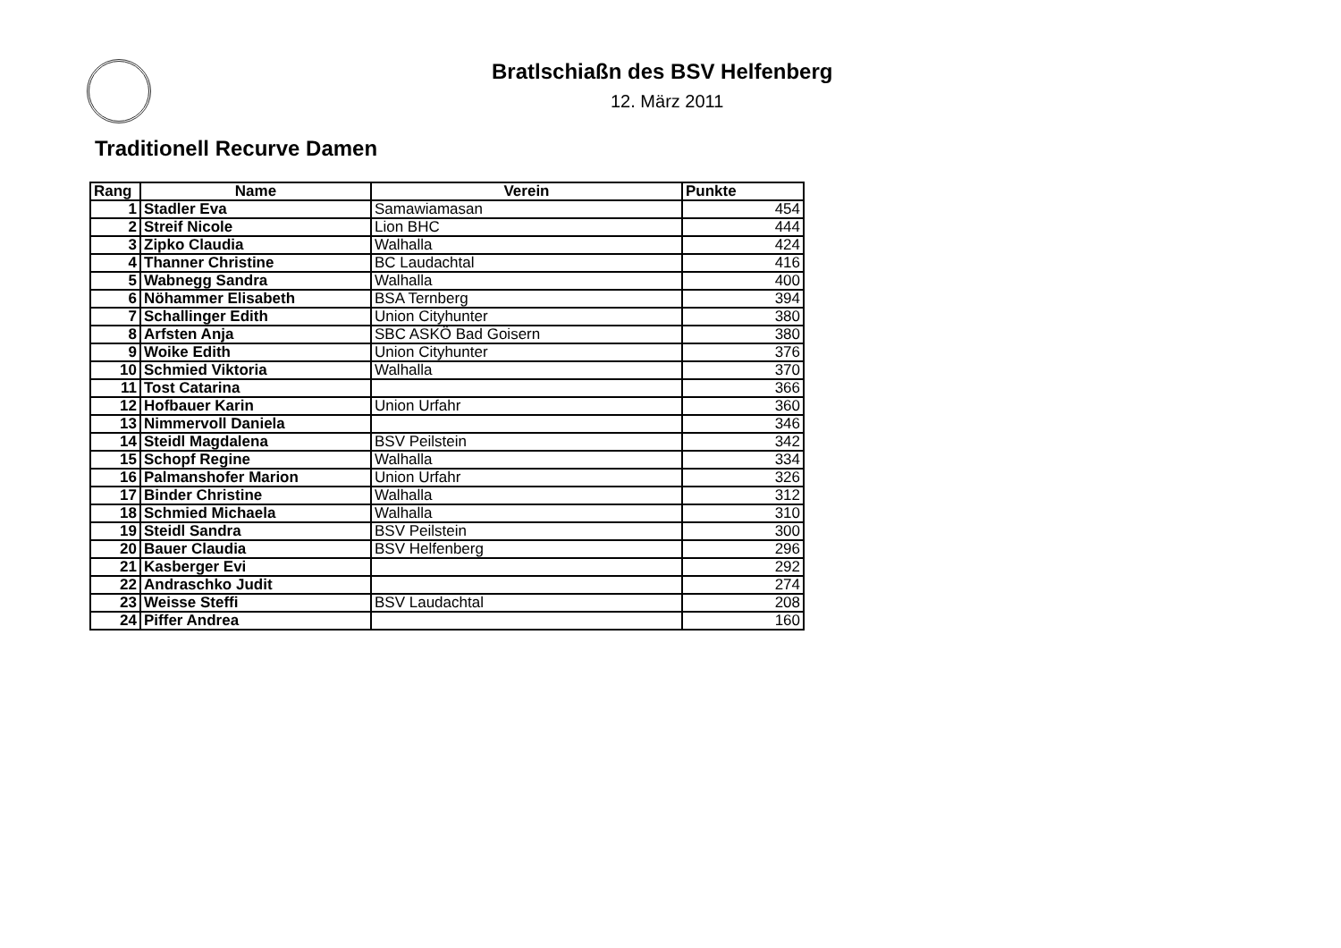Bratlschiaßn des BSV Helfenberg
12. März 2011
Traditionell Recurve Damen
| Rang | Name | Verein | Punkte |
| --- | --- | --- | --- |
| 1 | Stadler Eva | Samawiamasan | 454 |
| 2 | Streif Nicole | Lion BHC | 444 |
| 3 | Zipko Claudia | Walhalla | 424 |
| 4 | Thanner Christine | BC Laudachtal | 416 |
| 5 | Wabnegg Sandra | Walhalla | 400 |
| 6 | Nöhammer Elisabeth | BSA Ternberg | 394 |
| 7 | Schallinger Edith | Union Cityhunter | 380 |
| 8 | Arfsten Anja | SBC ASKÖ Bad Goisern | 380 |
| 9 | Woike Edith | Union Cityhunter | 376 |
| 10 | Schmied Viktoria | Walhalla | 370 |
| 11 | Tost Catarina | | 366 |
| 12 | Hofbauer Karin | Union Urfahr | 360 |
| 13 | Nimmervoll Daniela | | 346 |
| 14 | Steidl Magdalena | BSV Peilstein | 342 |
| 15 | Schopf Regine | Walhalla | 334 |
| 16 | Palmanshofer Marion | Union Urfahr | 326 |
| 17 | Binder Christine | Walhalla | 312 |
| 18 | Schmied Michaela | Walhalla | 310 |
| 19 | Steidl Sandra | BSV Peilstein | 300 |
| 20 | Bauer Claudia | BSV Helfenberg | 296 |
| 21 | Kasberger Evi | | 292 |
| 22 | Andraschko Judit | | 274 |
| 23 | Weisse Steffi | BSV Laudachtal | 208 |
| 24 | Piffer Andrea | | 160 |